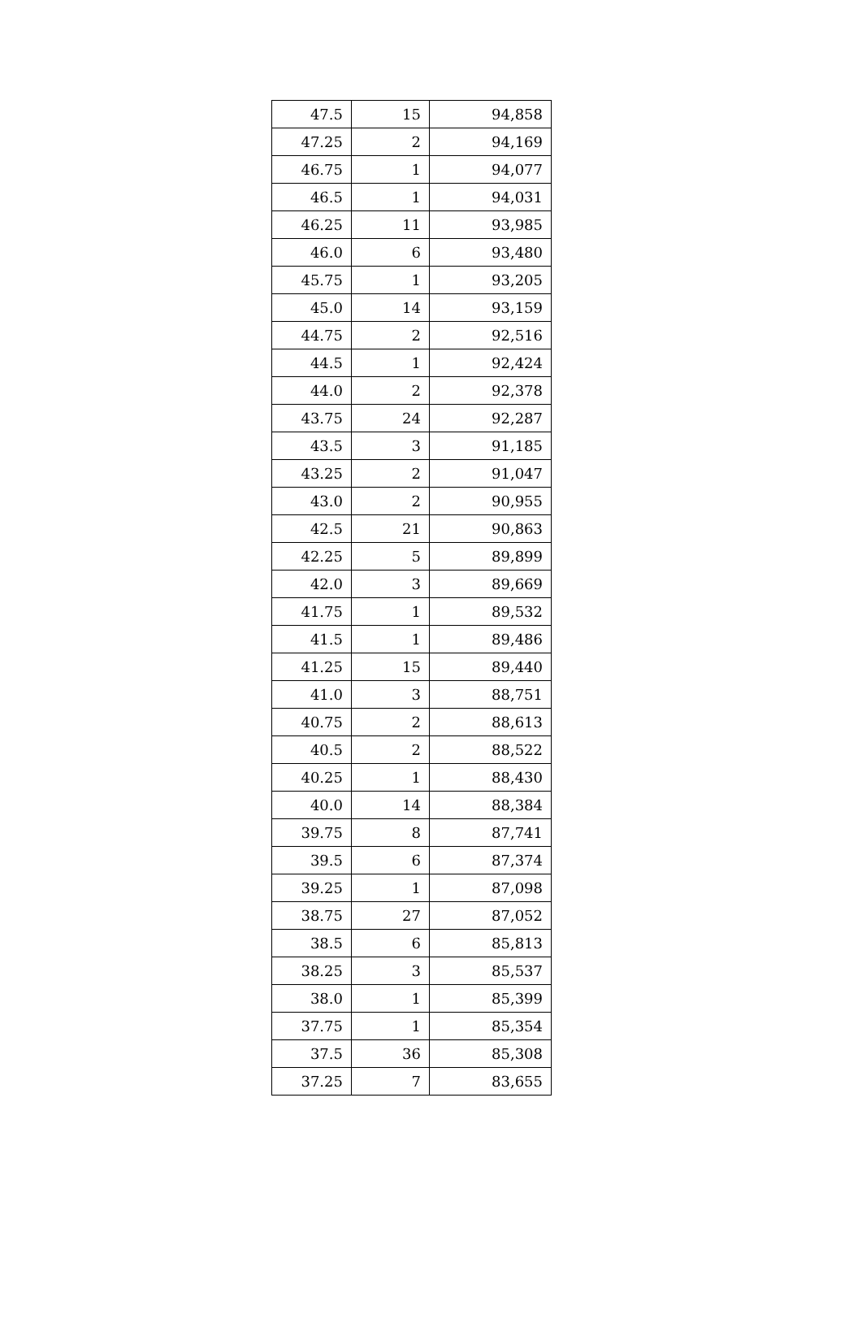| 47.5 | 15 | 94,858 |
| 47.25 | 2 | 94,169 |
| 46.75 | 1 | 94,077 |
| 46.5 | 1 | 94,031 |
| 46.25 | 11 | 93,985 |
| 46.0 | 6 | 93,480 |
| 45.75 | 1 | 93,205 |
| 45.0 | 14 | 93,159 |
| 44.75 | 2 | 92,516 |
| 44.5 | 1 | 92,424 |
| 44.0 | 2 | 92,378 |
| 43.75 | 24 | 92,287 |
| 43.5 | 3 | 91,185 |
| 43.25 | 2 | 91,047 |
| 43.0 | 2 | 90,955 |
| 42.5 | 21 | 90,863 |
| 42.25 | 5 | 89,899 |
| 42.0 | 3 | 89,669 |
| 41.75 | 1 | 89,532 |
| 41.5 | 1 | 89,486 |
| 41.25 | 15 | 89,440 |
| 41.0 | 3 | 88,751 |
| 40.75 | 2 | 88,613 |
| 40.5 | 2 | 88,522 |
| 40.25 | 1 | 88,430 |
| 40.0 | 14 | 88,384 |
| 39.75 | 8 | 87,741 |
| 39.5 | 6 | 87,374 |
| 39.25 | 1 | 87,098 |
| 38.75 | 27 | 87,052 |
| 38.5 | 6 | 85,813 |
| 38.25 | 3 | 85,537 |
| 38.0 | 1 | 85,399 |
| 37.75 | 1 | 85,354 |
| 37.5 | 36 | 85,308 |
| 37.25 | 7 | 83,655 |